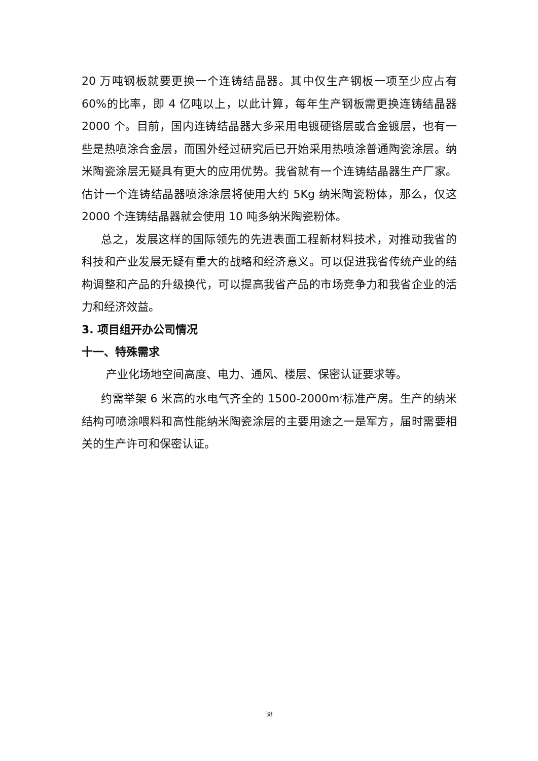20 万吨钢板就要更换一个连铸结晶器。其中仅生产钢板一项至少应占有 60%的比率，即 4 亿吨以上，以此计算，每年生产钢板需更换连铸结晶器 2000 个。目前，国内连铸结晶器大多采用电镀硬铬层或合金镀层，也有一些是热喷涂合金层，而国外经过研究后已开始采用热喷涂普通陶瓷涂层。纳米陶瓷涂层无疑具有更大的应用优势。我省就有一个连铸结晶器生产厂家。估计一个连铸结晶器喷涂涂层将使用大约 5Kg 纳米陶瓷粉体，那么，仅这 2000 个连铸结晶器就会使用 10 吨多纳米陶瓷粉体。
总之，发展这样的国际领先的先进表面工程新材料技术，对推动我省的科技和产业发展无疑有重大的战略和经济意义。可以促进我省传统产业的结构调整和产品的升级换代，可以提高我省产品的市场竞争力和我省企业的活力和经济效益。
3. 项目组开办公司情况
十一、特殊需求
产业化场地空间高度、电力、通风、楼层、保密认证要求等。
约需举架 6 米高的水电气齐全的 1500-2000m<sup>2</sup>标准产房。生产的纳米结构可喷涂喂料和高性能纳米陶瓷涂层的主要用途之一是军方，届时需要相关的生产许可和保密认证。
38